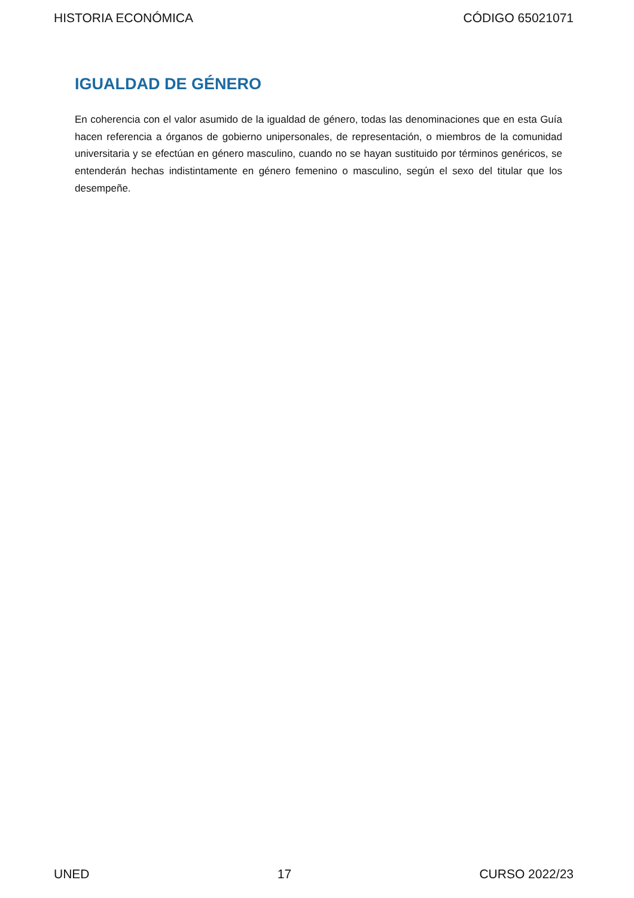HISTORIA ECONÓMICA CÓDIGO 65021071
IGUALDAD DE GÉNERO
En coherencia con el valor asumido de la igualdad de género, todas las denominaciones que en esta Guía hacen referencia a órganos de gobierno unipersonales, de representación, o miembros de la comunidad universitaria y se efectúan en género masculino, cuando no se hayan sustituido por términos genéricos, se entenderán hechas indistintamente en género femenino o masculino, según el sexo del titular que los desempeñe.
UNED 17 CURSO 2022/23